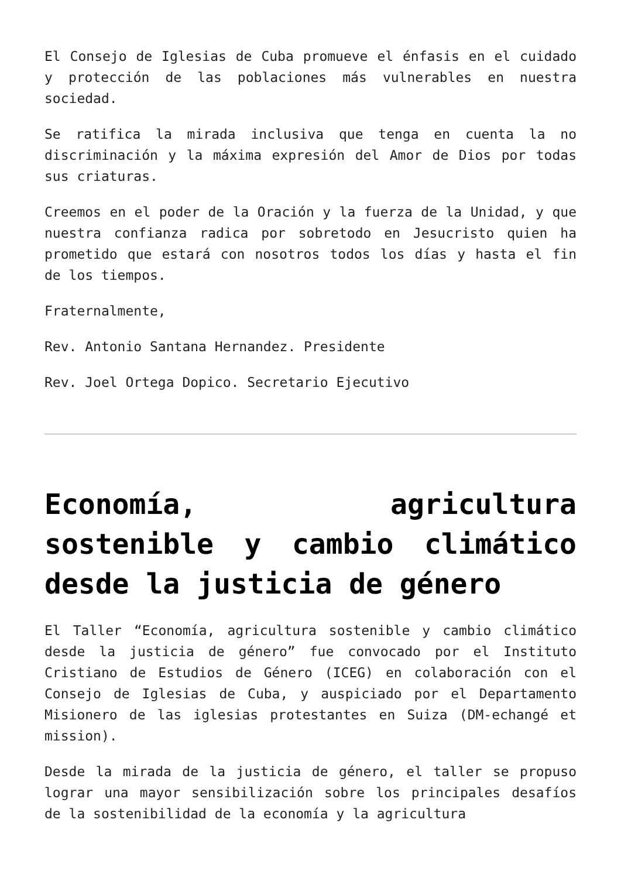El Consejo de Iglesias de Cuba promueve el énfasis en el cuidado y protección de las poblaciones más vulnerables en nuestra sociedad.
Se ratifica la mirada inclusiva que tenga en cuenta la no discriminación y la máxima expresión del Amor de Dios por todas sus criaturas.
Creemos en el poder de la Oración y la fuerza de la Unidad, y que nuestra confianza radica por sobretodo en Jesucristo quien ha prometido que estará con nosotros todos los días y hasta el fin de los tiempos.
Fraternalmente,
Rev. Antonio Santana Hernandez. Presidente
Rev. Joel Ortega Dopico. Secretario Ejecutivo
Economía, agricultura sostenible y cambio climático desde la justicia de género
El Taller “Economía, agricultura sostenible y cambio climático desde la justicia de género” fue convocado por el Instituto Cristiano de Estudios de Género (ICEG) en colaboración con el Consejo de Iglesias de Cuba, y auspiciado por el Departamento Misionero de las iglesias protestantes en Suiza (DM-echangé et mission).
Desde la mirada de la justicia de género, el taller se propuso lograr una mayor sensibilización sobre los principales desafíos de la sostenibilidad de la economía y la agricultura